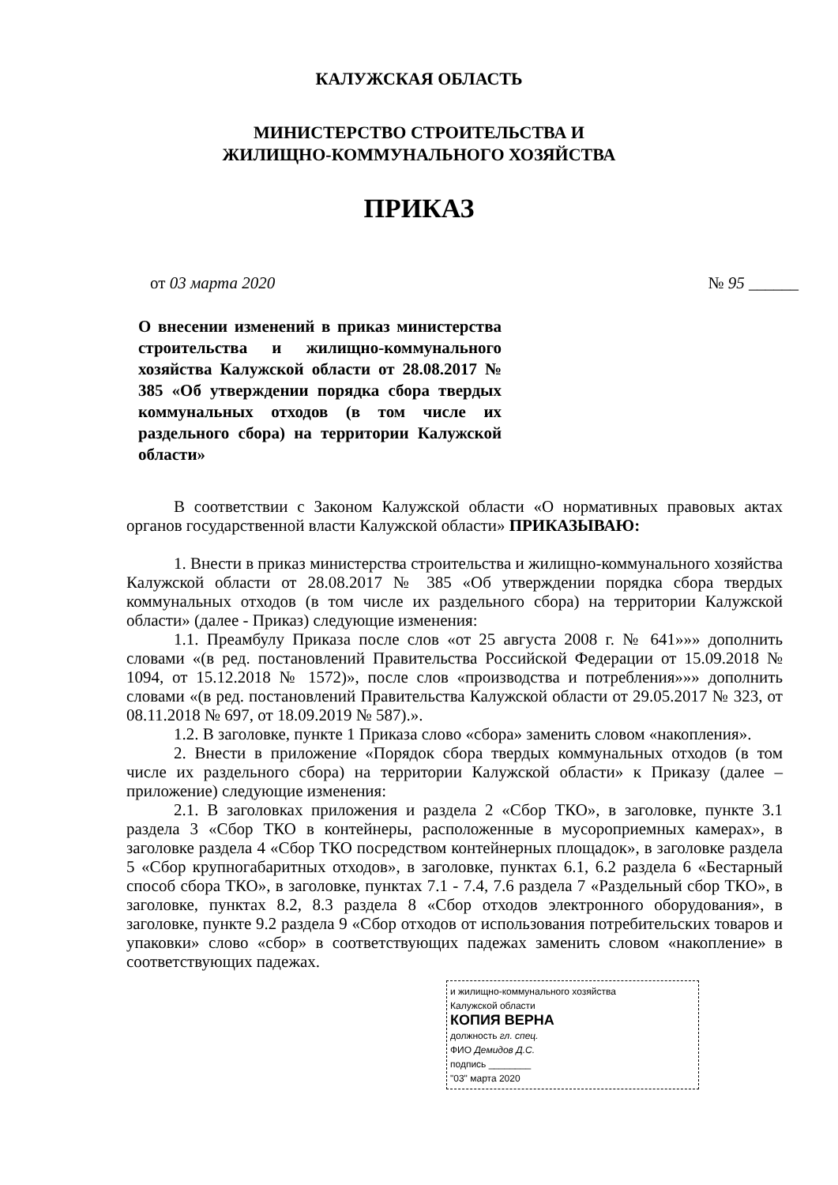КАЛУЖСКАЯ ОБЛАСТЬ
МИНИСТЕРСТВО СТРОИТЕЛЬСТВА И
ЖИЛИЩНО-КОММУНАЛЬНОГО ХОЗЯЙСТВА
ПРИКАЗ
от 03 марта 2020 № 95 ______
О внесении изменений в приказ министерства строительства и жилищно-коммунального хозяйства Калужской области от 28.08.2017 № 385 «Об утверждении порядка сбора твердых коммунальных отходов (в том числе их раздельного сбора) на территории Калужской области»
В соответствии с Законом Калужской области «О нормативных правовых актах органов государственной власти Калужской области» ПРИКАЗЫВАЮ:
1. Внести в приказ министерства строительства и жилищно-коммунального хозяйства Калужской области от 28.08.2017 № 385 «Об утверждении порядка сбора твердых коммунальных отходов (в том числе их раздельного сбора) на территории Калужской области» (далее - Приказ) следующие изменения:
1.1. Преамбулу Приказа после слов «от 25 августа 2008 г. № 641»»» дополнить словами «(в ред. постановлений Правительства Российской Федерации от 15.09.2018 № 1094, от 15.12.2018 № 1572)», после слов «производства и потребления»»» дополнить словами «(в ред. постановлений Правительства Калужской области от 29.05.2017 № 323, от 08.11.2018 № 697, от 18.09.2019 № 587).».
1.2. В заголовке, пункте 1 Приказа слово «сбора» заменить словом «накопления».
2. Внести в приложение «Порядок сбора твердых коммунальных отходов (в том числе их раздельного сбора) на территории Калужской области» к Приказу (далее – приложение) следующие изменения:
2.1. В заголовках приложения и раздела 2 «Сбор ТКО», в заголовке, пункте 3.1 раздела 3 «Сбор ТКО в контейнеры, расположенные в мусороприемных камерах», в заголовке раздела 4 «Сбор ТКО посредством контейнерных площадок», в заголовке раздела 5 «Сбор крупногабаритных отходов», в заголовке, пунктах 6.1, 6.2 раздела 6 «Бестарный способ сбора ТКО», в заголовке, пунктах 7.1 - 7.4, 7.6 раздела 7 «Раздельный сбор ТКО», в заголовке, пунктах 8.2, 8.3 раздела 8 «Сбор отходов электронного оборудования», в заголовке, пункте 9.2 раздела 9 «Сбор отходов от использования потребительских товаров и упаковки» слово «сбор» в соответствующих падежах заменить словом «накопление» в соответствующих падежах.
и жилищно-коммунального хозяйства
Калужской области
КОПИЯ ВЕРНА
должность гл. спец.
ФИО Демидов Д.С.
подпись ________
"03" марта 2020